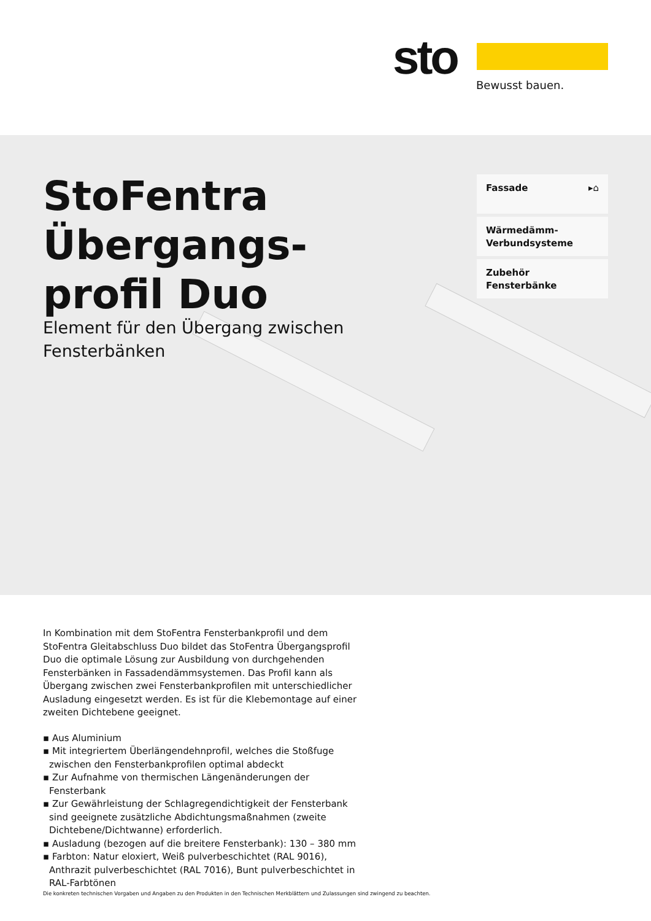sto Bewusst bauen.
StoFentra
Übergangs-
profil Duo
Element für den Übergang zwischen
Fensterbänken
Fassade ▸⌂
Wärmedämm-
Verbundsysteme
Zubehör
Fensterbänke
In Kombination mit dem StoFentra Fensterbankprofil und dem StoFentra Gleitabschluss Duo bildet das StoFentra Übergangsprofil Duo die optimale Lösung zur Ausbildung von durchgehenden Fensterbänken in Fassaden­dämmsystemen. Das Profil kann als Übergang zwischen zwei Fenster­bankprofilen mit unterschiedlicher Ausladung eingesetzt werden. Es ist für die Klebemontage auf einer zweiten Dichtebene geeignet.
▪ Aus Aluminium
▪ Mit integriertem Überlängendehnprofil, welches die Stoßfuge zwischen den Fensterbankprofilen optimal abdeckt
▪ Zur Aufnahme von thermischen Längenänderungen der Fensterbank
▪ Zur Gewährleistung der Schlagregendichtigkeit der Fensterbank sind geeignete zusätzliche Abdichtungsmaßnahmen (zweite Dichtebe­ne/Dichtwanne) erforderlich.
▪ Ausladung (bezogen auf die breitere Fensterbank): 130 – 380 mm
▪ Farbton: Natur eloxiert, Weiß pulverbeschichtet (RAL 9016), Anthrazit pulverbeschichtet (RAL 7016), Bunt pulverbeschichtet in RAL-Farbtönen
Die konkreten technischen Vorgaben und Angaben zu den Produkten in den Technischen Merkblättern und Zulassungen sind zwingend zu beachten.